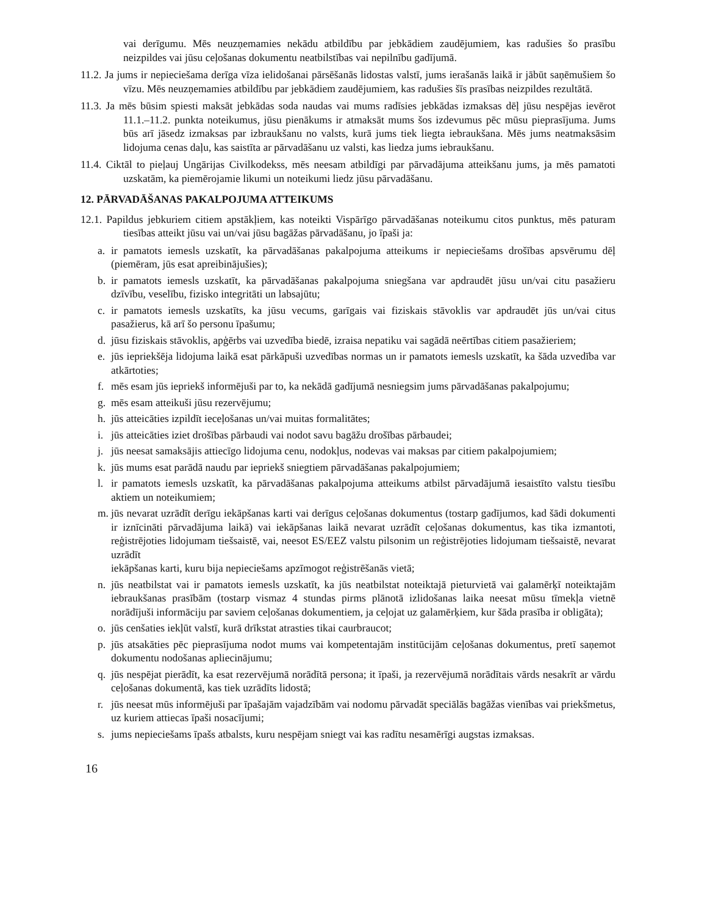vai derīgumu. Mēs neuzņemamies nekādu atbildību par jebkādiem zaudējumiem, kas radušies šo prasību neizpildes vai jūsu ceļošanas dokumentu neatbilstības vai nepilnību gadījumā.
11.2. Ja jums ir nepieciešama derīga vīza ielidošanai pārsēšanās lidostas valstī, jums ierašanās laikā ir jābūt saņēmušiem šo vīzu. Mēs neuzņemamies atbildību par jebkādiem zaudējumiem, kas radušies šīs prasības neizpildes rezultātā.
11.3. Ja mēs būsim spiesti maksāt jebkādas soda naudas vai mums radīsies jebkādas izmaksas dēļ jūsu nespējas ievērot 11.1.–11.2. punkta noteikumus, jūsu pienākums ir atmaksāt mums šos izdevumus pēc mūsu pieprasījuma. Jums būs arī jāsedz izmaksas par izbraukšanu no valsts, kurā jums tiek liegta iebraukšana. Mēs jums neatmaksāsim lidojuma cenas daļu, kas saistīta ar pārvadāšanu uz valsti, kas liedza jums iebraukšanu.
11.4. Ciktāl to pieļauj Ungārijas Civilkodekss, mēs neesam atbildīgi par pārvadājuma atteikšanu jums, ja mēs pamatoti uzskatām, ka piemērojamie likumi un noteikumi liedz jūsu pārvadāšanu.
12. PĀRVADĀŠANAS PAKALPOJUMA ATTEIKUMS
12.1. Papildus jebkuriem citiem apstākļiem, kas noteikti Vispārīgo pārvadāšanas noteikumu citos punktus, mēs paturam tiesības atteikt jūsu vai un/vai jūsu bagāžas pārvadāšanu, jo īpaši ja:
a. ir pamatots iemesls uzskatīt, ka pārvadāšanas pakalpojuma atteikums ir nepieciešams drošības apsvērumu dēļ (piemēram, jūs esat apreibinājušies);
b. ir pamatots iemesls uzskatīt, ka pārvadāšanas pakalpojuma sniegšana var apdraudēt jūsu un/vai citu pasažieru dzīvību, veselību, fizisko integritāti un labsajūtu;
c. ir pamatots iemesls uzskatīts, ka jūsu vecums, garīgais vai fiziskais stāvoklis var apdraudēt jūs un/vai citus pasažierus, kā arī šo personu īpašumu;
d. jūsu fiziskais stāvoklis, apģērbs vai uzvedība biedē, izraisa nepatiku vai sagādā neērtības citiem pasažieriem;
e. jūs iepriekšēja lidojuma laikā esat pārkāpuši uzvedības normas un ir pamatots iemesls uzskatīt, ka šāda uzvedība var atkārtoties;
f. mēs esam jūs iepriekš informējuši par to, ka nekādā gadījumā nesniegsim jums pārvadāšanas pakalpojumu;
g. mēs esam atteikuši jūsu rezervējumu;
h. jūs atteicāties izpildīt ieceļošanas un/vai muitas formalitātes;
i. jūs atteicāties iziet drošības pārbaudi vai nodot savu bagāžu drošības pārbaudei;
j. jūs neesat samaksājis attiecīgo lidojuma cenu, nodokļus, nodevas vai maksas par citiem pakalpojumiem;
k. jūs mums esat parādā naudu par iepriekš sniegtiem pārvadāšanas pakalpojumiem;
l. ir pamatots iemesls uzskatīt, ka pārvadāšanas pakalpojuma atteikums atbilst pārvadājumā iesaistīto valstu tiesību aktiem un noteikumiem;
m. jūs nevarat uzrādīt derīgu iekāpšanas karti vai derīgus ceļošanas dokumentus (tostarp gadījumos, kad šādi dokumenti ir iznīcināti pārvadājuma laikā) vai iekāpšanas laikā nevarat uzrādīt ceļošanas dokumentus, kas tika izmantoti, reģistrējoties lidojumam tiešsaistē, vai, neesot ES/EEZ valstu pilsonim un reģistrējoties lidojumam tiešsaistē, nevarat uzrādīt
iekāpšanas karti, kuru bija nepieciešams apzīmogot reģistrēšanās vietā;
n. jūs neatbilstat vai ir pamatots iemesls uzskatīt, ka jūs neatbilstat noteiktajā pieturvietā vai galamērķī noteiktajām iebraukšanas prasībām (tostarp vismaz 4 stundas pirms plānotā izlidošanas laika neesat mūsu tīmekļa vietnē norādījuši informāciju par saviem ceļošanas dokumentiem, ja ceļojat uz galamērķiem, kur šāda prasība ir obligāta);
o. jūs cenšaties iekļūt valstī, kurā drīkstat atrasties tikai caurbraucot;
p. jūs atsakāties pēc pieprasījuma nodot mums vai kompetentajām institūcijām ceļošanas dokumentus, pretī saņemot dokumentu nodošanas apliecinājumu;
q. jūs nespējat pierādīt, ka esat rezervējumā norādītā persona; it īpaši, ja rezervējumā norādītais vārds nesakrīt ar vārdu ceļošanas dokumentā, kas tiek uzrādīts lidostā;
r. jūs neesat mūs informējuši par īpašajām vajadzībām vai nodomu pārvadāt speciālās bagāžas vienības vai priekšmetus, uz kuriem attiecas īpaši nosacījumi;
s. jums nepieciešams īpašs atbalsts, kuru nespējam sniegt vai kas radītu nesamērīgi augstas izmaksas.
16